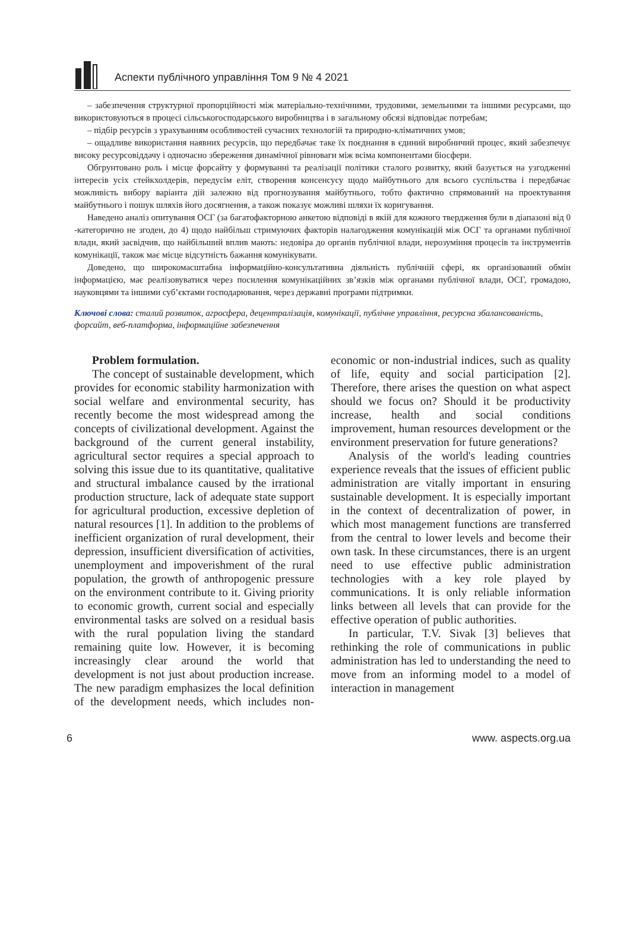Аспекти публічного управління Том 9 № 4 2021
– забезпечення структурної пропорційності між матеріально-технічними, трудовими, земельними та іншими ресурсами, що використовуються в процесі сільськогосподарського виробництва і в загальному обсязі відповідає потребам;
– підбір ресурсів з урахуванням особливостей сучасних технологій та природно-кліматичних умов;
– ощадливе використання наявних ресурсів, що передбачає таке їх поєднання в єдиний виробничий процес, який забезпечує високу ресурсовіддачу і одночасно збереження динамічної рівноваги між всіма компонентами біосфери.
Обгрунтовано роль і місце форсайту у формуванні та реалізації політики сталого розвитку, який базується на узгодженні інтересів усіх стейкхолдерів, передусім еліт, створення консенсусу щодо майбутнього для всього суспільства і передбачає можливість вибору варіанта дій залежно від прогнозування майбутнього, тобто фактично спрямований на проектування майбутнього і пошук шляхів його досягнення, а також показує можливі шляхи їх коригування.
Наведено аналіз опитування ОСГ (за багатофакторною анкетою відповіді в якій для кожного твердження були в діапазоні від 0 -категорично не згоден, до 4) щодо найбільш стримуючих факторів налагодження комунікацій між ОСГ та органами публічної влади, який засвідчив, що найбільший вплив мають: недовіра до органів публічної влади, нерозуміння процесів та інструментів комунікації, також має місце відсутність бажання комунікувати.
Доведено, що широкомасштабна інформаційно-консультативна діяльність публічній сфері, як організований обмін інформацією, має реалізовуватися через посилення комунікаційних зв’язків між органами публічної влади, ОСГ, громадою, науковцями та іншими суб’єктами господарювання, через державні програми підтримки.
Ключові слова: сталий розвиток, агросфера, децентралізація, комунікації, публічне управління, ресурсна збалансованість, форсайт, веб-платформа, інформаційне забезпечення
Problem formulation.
The concept of sustainable development, which provides for economic stability harmonization with social welfare and environmental security, has recently become the most widespread among the concepts of civilizational development. Against the background of the current general instability, agricultural sector requires a special approach to solving this issue due to its quantitative, qualitative and structural imbalance caused by the irrational production structure, lack of adequate state support for agricultural production, excessive depletion of natural resources [1]. In addition to the problems of inefficient organization of rural development, their depression, insufficient diversification of activities, unemployment and impoverishment of the rural population, the growth of anthropogenic pressure on the environment contribute to it. Giving priority to economic growth, current social and especially environmental tasks are solved on a residual basis with the rural population living the standard remaining quite low. However, it is becoming increasingly clear around the world that development is not just about production increase. The new paradigm emphasizes the local definition of the development needs, which includes non-economic or non-industrial indices, such as quality of life, equity and social participation [2]. Therefore, there arises the question on what aspect should we focus on? Should it be productivity increase, health and social conditions improvement, human resources development or the environment preservation for future generations?
Analysis of the world's leading countries experience reveals that the issues of efficient public administration are vitally important in ensuring sustainable development. It is especially important in the context of decentralization of power, in which most management functions are transferred from the central to lower levels and become their own task. In these circumstances, there is an urgent need to use effective public administration technologies with a key role played by communications. It is only reliable information links between all levels that can provide for the effective operation of public authorities.
In particular, T.V. Sivak [3] believes that rethinking the role of communications in public administration has led to understanding the need to move from an informing model to a model of interaction in management
6 www. aspects.org.ua